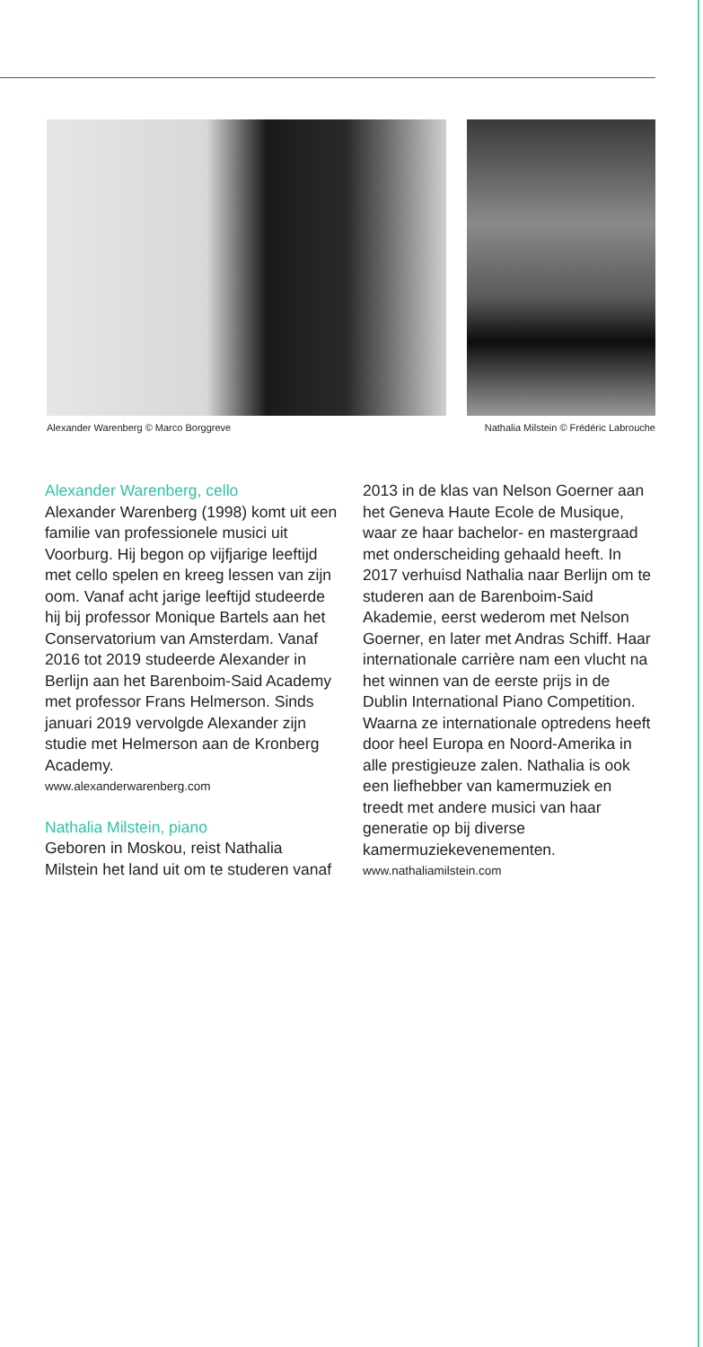Alexander Warenberg © Marco Borggreve Nathalia Milstein © Frédéric Labrouche
Alexander Warenberg, cello
Alexander Warenberg (1998) komt uit een familie van professionele musici uit Voorburg. Hij begon op vijfjarige leeftijd met cello spelen en kreeg lessen van zijn oom. Vanaf acht jarige leeftijd studeerde hij bij professor Monique Bartels aan het Conser­vatorium van Amsterdam. Vanaf 2016 tot 2019 studeerde Alexander in Berlijn aan het Barenboim-Said Academy met professor Frans Helmerson. Sinds januari 2019 vervolgde Alexander zijn studie met Helmerson aan de Kronberg Academy.
www.alexanderwarenberg.com
Nathalia Milstein, piano
Geboren in Moskou, reist Nathalia Milstein het land uit om te studeren vanaf 2013 in de klas van Nelson Goerner aan het Geneva Haute Ecole de Musique, waar ze haar bachelor- en mastergraad met onderscheiding gehaald heeft. In 2017 verhuisd Nathalia naar Berlijn om te studeren aan de Barenboim-Said Akademie, eerst wederom met Nelson Goerner, en later met Andras Schiff. Haar internationale carrière nam een vlucht na het winnen van de eerste prijs in de Dublin International Piano Competition. Waarna ze inter­nationale optredens heeft door heel Europa en Noord-Amerika in alle prestigieuze zalen. Nathalia is ook een liefhebber van kamermuziek en treedt met andere musici van haar generatie op bij diverse kamermuziekevenementen.
www.nathaliamilstein.com